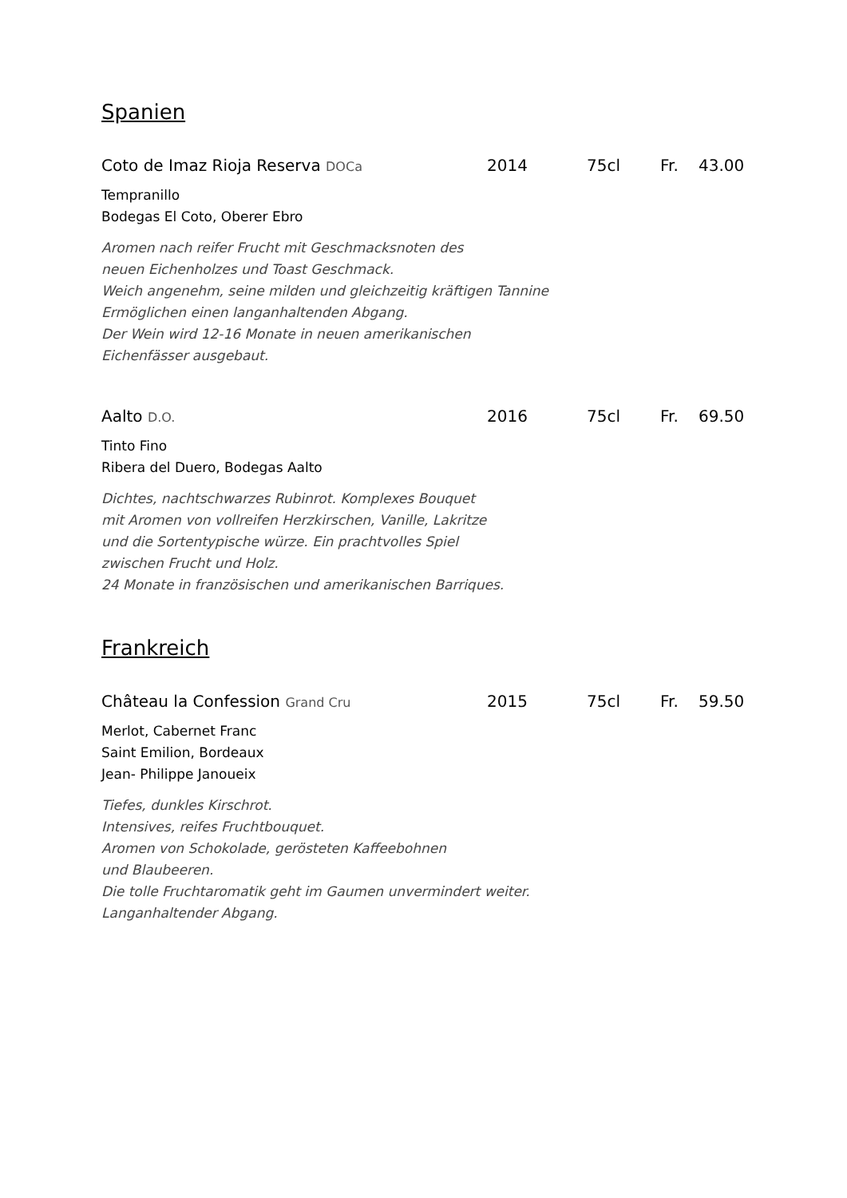Spanien
Coto de Imaz Rioja Reserva DOCa 2014 75cl Fr. 43.00
Tempranillo
Bodegas El Coto, Oberer Ebro
Aromen nach reifer Frucht mit Geschmacksnoten des
neuen Eichenholzes und Toast Geschmack.
Weich angenehm, seine milden und gleichzeitig kräftigen Tannine
Ermöglichen einen langanhaltenden Abgang.
Der Wein wird 12-16 Monate in neuen amerikanischen
Eichenfässer ausgebaut.
Aalto D.O. 2016 75cl Fr. 69.50
Tinto Fino
Ribera del Duero, Bodegas Aalto
Dichtes, nachtschwarzes Rubinrot. Komplexes Bouquet
mit Aromen von vollreifen Herzkirschen, Vanille, Lakritze
und die Sortentypische würze. Ein prachtvolles Spiel
zwischen Frucht und Holz.
24 Monate in französischen und amerikanischen Barriques.
Frankreich
Château la Confession Grand Cru 2015 75cl Fr. 59.50
Merlot, Cabernet Franc
Saint Emilion, Bordeaux
Jean- Philippe Janoueix
Tiefes, dunkles Kirschrot.
Intensives, reifes Fruchtbouquet.
Aromen von Schokolade, gerösteten Kaffeebohnen
und Blaubeeren.
Die tolle Fruchtaromatik geht im Gaumen unvermindert weiter.
Langanhaltender Abgang.